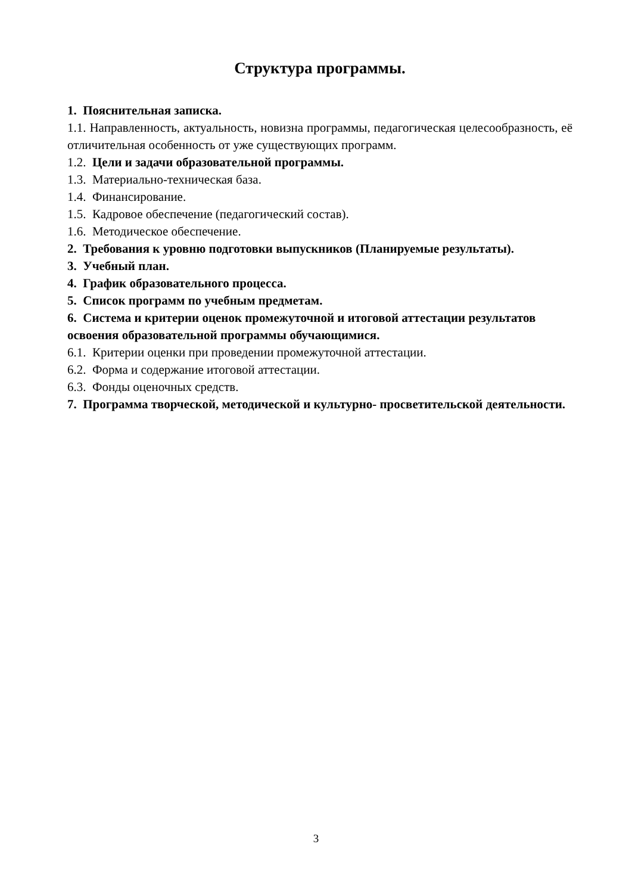Структура программы.
1. Пояснительная записка.
1.1. Направленность, актуальность, новизна программы, педагогическая целесообразность, её отличительная особенность от уже существующих программ.
1.2. Цели и задачи образовательной программы.
1.3. Материально-техническая база.
1.4. Финансирование.
1.5. Кадровое обеспечение (педагогический состав).
1.6. Методическое обеспечение.
2. Требования к уровню подготовки выпускников (Планируемые результаты).
3. Учебный план.
4. График образовательного процесса.
5. Список программ по учебным предметам.
6. Система и критерии оценок промежуточной и итоговой аттестации результатов освоения образовательной программы обучающимися.
6.1. Критерии оценки при проведении промежуточной аттестации.
6.2. Форма и содержание итоговой аттестации.
6.3. Фонды оценочных средств.
7. Программа творческой, методической и культурно- просветительской деятельности.
3